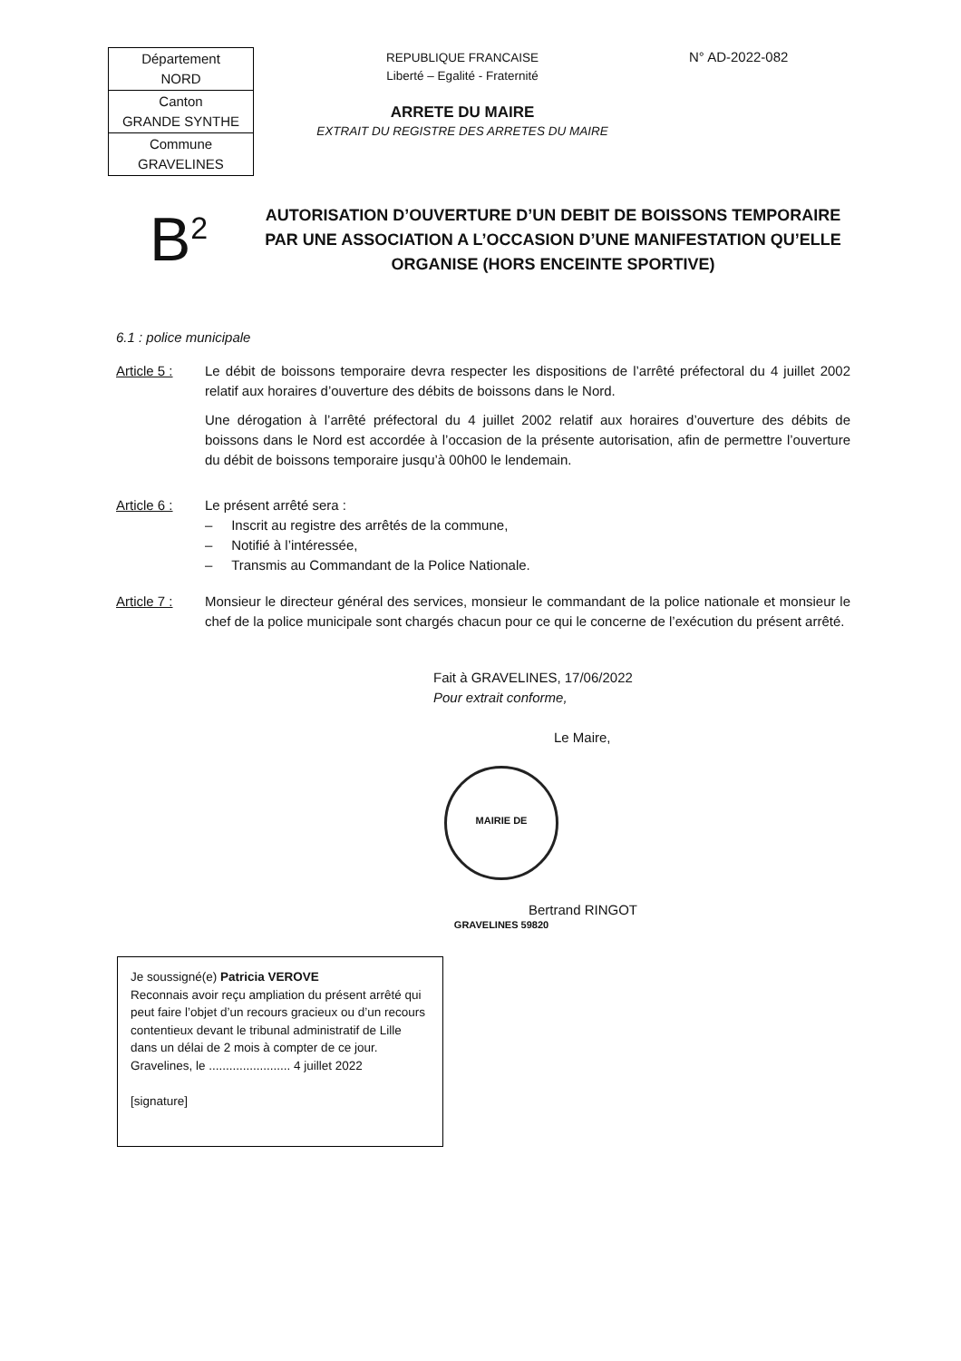| Département NORD |
| Canton GRANDE SYNTHE |
| Commune GRAVELINES |
REPUBLIQUE FRANCAISE
Liberté – Egalité - Fraternité
ARRETE DU MAIRE
EXTRAIT DU REGISTRE DES ARRETES DU MAIRE
N° AD-2022-082
B<sup>2</sup>
AUTORISATION D’OUVERTURE D’UN DEBIT DE BOISSONS TEMPORAIRE PAR UNE ASSOCIATION A L’OCCASION D’UNE MANIFESTATION QU’ELLE ORGANISE (HORS ENCEINTE SPORTIVE)
6.1 : police municipale
Article 5 :
Le débit de boissons temporaire devra respecter les dispositions de l’arrêté préfectoral du 4 juillet 2002 relatif aux horaires d’ouverture des débits de boissons dans le Nord.
Une dérogation à l’arrêté préfectoral du 4 juillet 2002 relatif aux horaires d’ouverture des débits de boissons dans le Nord est accordée à l’occasion de la présente autorisation, afin de permettre l’ouverture du débit de boissons temporaire jusqu’à 00h00 le lendemain.
Article 6 :
Le présent arrêté sera :
– Inscrit au registre des arrêtés de la commune,
– Notifié à l’intéressée,
– Transmis au Commandant de la Police Nationale.
Article 7 :
Monsieur le directeur général des services, monsieur le commandant de la police nationale et monsieur le chef de la police municipale sont chargés chacun pour ce qui le concerne de l’exécution du présent arrêté.
Fait à GRAVELINES, 17/06/2022
Pour extrait conforme,
Le Maire,
MAIRIE DE GRAVELINES 59820
Bertrand RINGOT
Je soussigné(e) Patricia VEROVE
Reconnais avoir reçu ampliation du présent arrêté qui peut faire l’objet d’un recours gracieux ou d’un recours contentieux devant le tribunal administratif de Lille dans un délai de 2 mois à compter de ce jour.
Gravelines, le ........................ 4 juillet 2022
[signature]